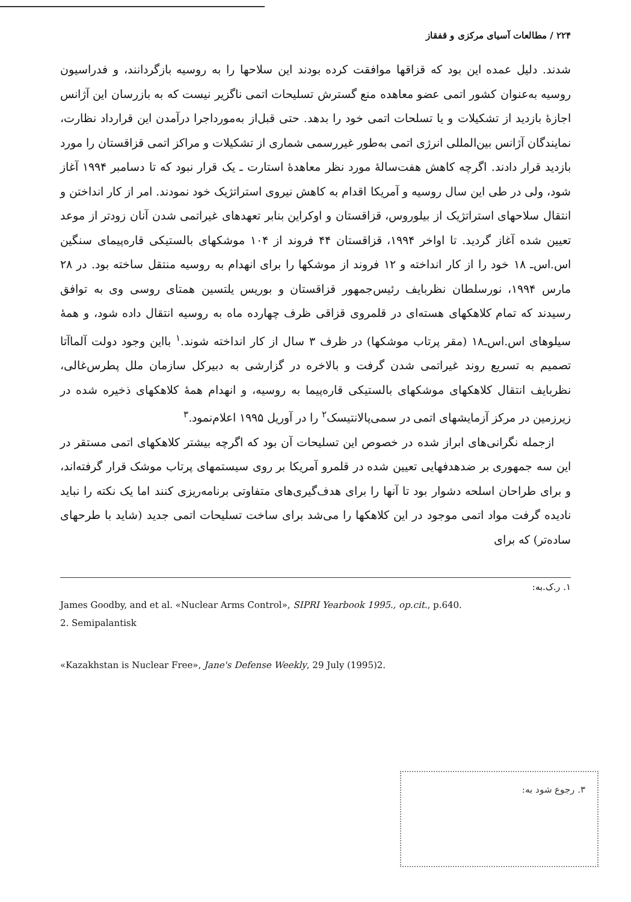۲۲۴ / مطالعات آسیای مرکزی و قفقاز
شدند. دلیل عمده این بود که قزاقها موافقت کرده بودند این سلاحها را به روسیه بازگردانند، و فدراسیون روسیه به‌عنوان کشور اتمی عضو معاهده منع گسترش تسلیحات اتمی ناگزیر نیست که به بازرسان این آژانس اجازهٔ بازدید از تشکیلات و یا تسلحات اتمی خود را بدهد. حتی قبل‌از به‌مورداجرا درآمدن این قرارداد نظارت، نمایندگان آژانس بین‌المللی انرژی اتمی به‌طور غیررسمی شماری از تشکیلات و مراکز اتمی قزاقستان را مورد بازدید قرار دادند. اگرچه کاهش هفت‌سالهٔ مورد نظر معاهدهٔ استارت ـ یک قرار نبود که تا دسامبر ۱۹۹۴ آغاز شود، ولی در طی این سال روسیه و آمریکا اقدام به کاهش نیروی استراتژیک خود نمودند. امر از کار انداختن و انتقال سلاحهای استراتژیک از بیلوروس، قزاقستان و اوکراین بنابر تعهدهای غیراتمی شدن آنان زودتر از موعد تعیین شده آغاز گردید. تا اواخر ۱۹۹۴، قزاقستان ۴۴ فروند از ۱۰۴ موشکهای بالستیکی قاره‌پیمای سنگین اس.اس‌ـ ۱۸ خود را از کار انداخته و ۱۲ فروند از موشکها را برای انهدام به روسیه منتقل ساخته بود. در ۲۸ مارس ۱۹۹۴، نورسلطان نظربایف رئیس‌جمهور قزاقستان و بوریس یلتسین همتای روسی وی به توافق رسیدند که تمام کلاهکهای هسته‌ای در قلمروی قزاقی ظرف چهارده ماه به روسیه انتقال داده شود، و همهٔ سیلوهای اس.اس‌ـ۱۸ (مقر پرتاب موشکها) در ظرف ۳ سال از کار انداخته شوند.<sup>۱</sup> بااین وجود دولت آلماآتا تصمیم به تسریع روند غیراتمی شدن گرفت و بالاخره در گزارشی به دبیرکل سازمان ملل پطرس‌غالی، نظربایف انتقال کلاهکهای موشکهای بالستیکی قاره‌پیما به روسیه، و انهدام همهٔ کلاهکهای ذخیره شده در زیرزمین در مرکز آزمایشهای اتمی در سمی‌پالانتیسک<sup>۲</sup> را در آوریل ۱۹۹۵ اعلام‌نمود.<sup>۳</sup>
ازجمله نگرانی‌های ابراز شده در خصوص این تسلیحات آن بود که اگرچه بیشتر کلاهکهای اتمی مستقر در این سه جمهوری بر ضدهدفهایی تعیین شده در قلمرو آمریکا بر روی سیستمهای پرتاب موشک قرار گرفته‌اند، و برای طراحان اسلحه دشوار بود تا آنها را برای هدف‌گیری‌های متفاوتی برنامه‌ریزی کنند اما یک نکته را نباید نادیده گرفت مواد اتمی موجود در این کلاهکها را می‌شد برای ساخت تسلیحات اتمی جدید (شاید با طرحهای ساده‌تر) که برای
۱. ر.ک.به:
James Goodby, and et al. «Nuclear Arms Control», SIPRI Yearbook 1995., op.cit., p.640.
2. Semipalantisk
«Kazakhstan is Nuclear Free», Jane's Defense Weekly, 29 July (1995)2.
۳. رجوع شود به: